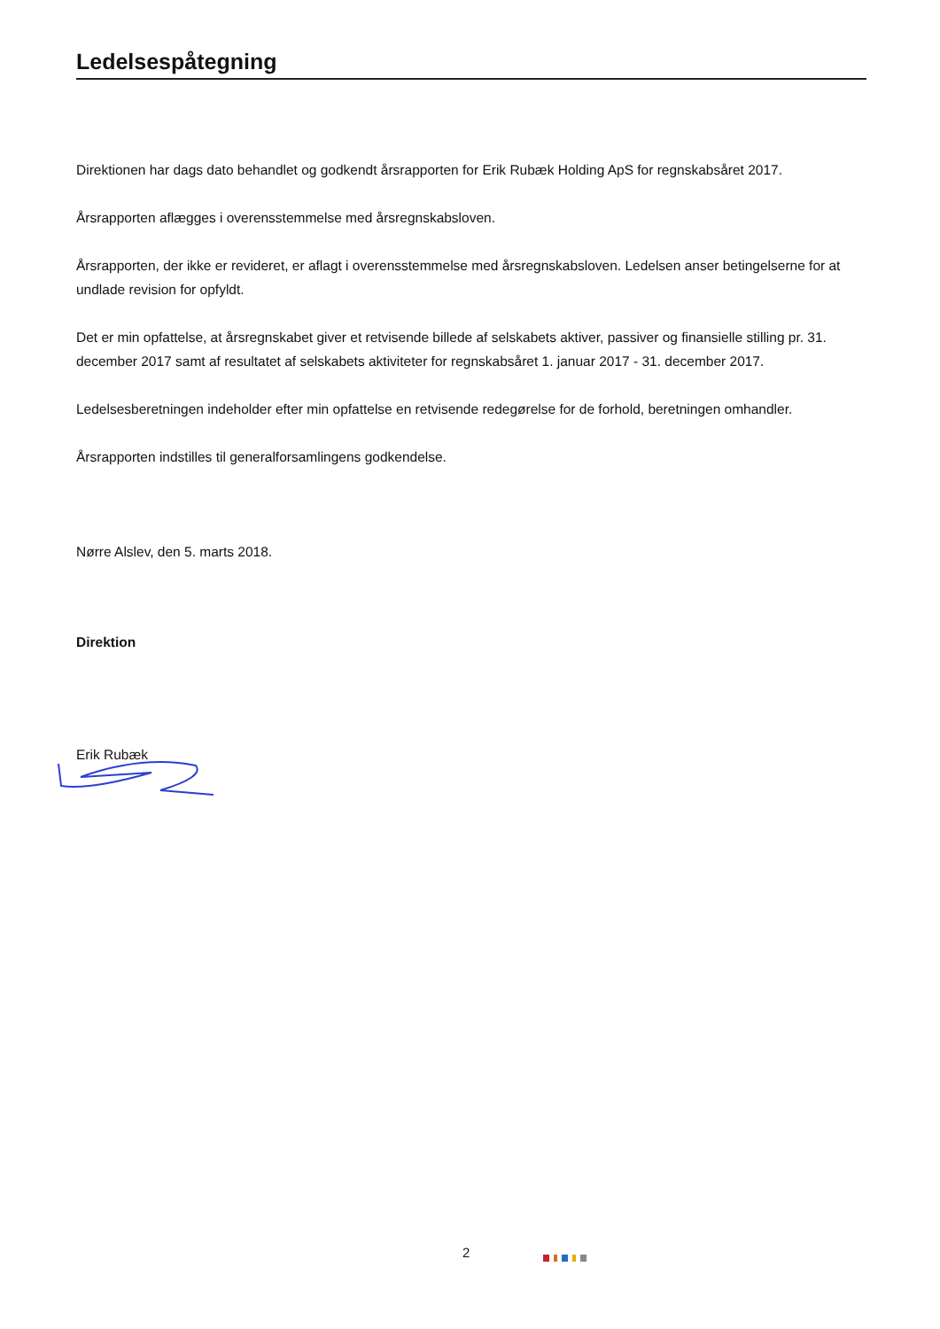Ledelsespåtegning
Direktionen har dags dato behandlet og godkendt årsrapporten for Erik Rubæk Holding ApS for regnskabsåret 2017.
Årsrapporten aflægges i overensstemmelse med årsregnskabsloven.
Årsrapporten, der ikke er revideret, er aflagt i overensstemmelse med årsregnskabsloven. Ledelsen anser betingelserne for at undlade revision for opfyldt.
Det er min opfattelse, at årsregnskabet giver et retvisende billede af selskabets aktiver, passiver og finansielle stilling pr. 31. december 2017 samt af resultatet af selskabets aktiviteter for regnskabsåret 1. januar 2017 - 31. december 2017.
Ledelsesberetningen indeholder efter min opfattelse en retvisende redegørelse for de forhold, beretningen omhandler.
Årsrapporten indstilles til generalforsamlingens godkendelse.
Nørre Alslev, den 5. marts 2018.
Direktion
Erik Rubæk
2